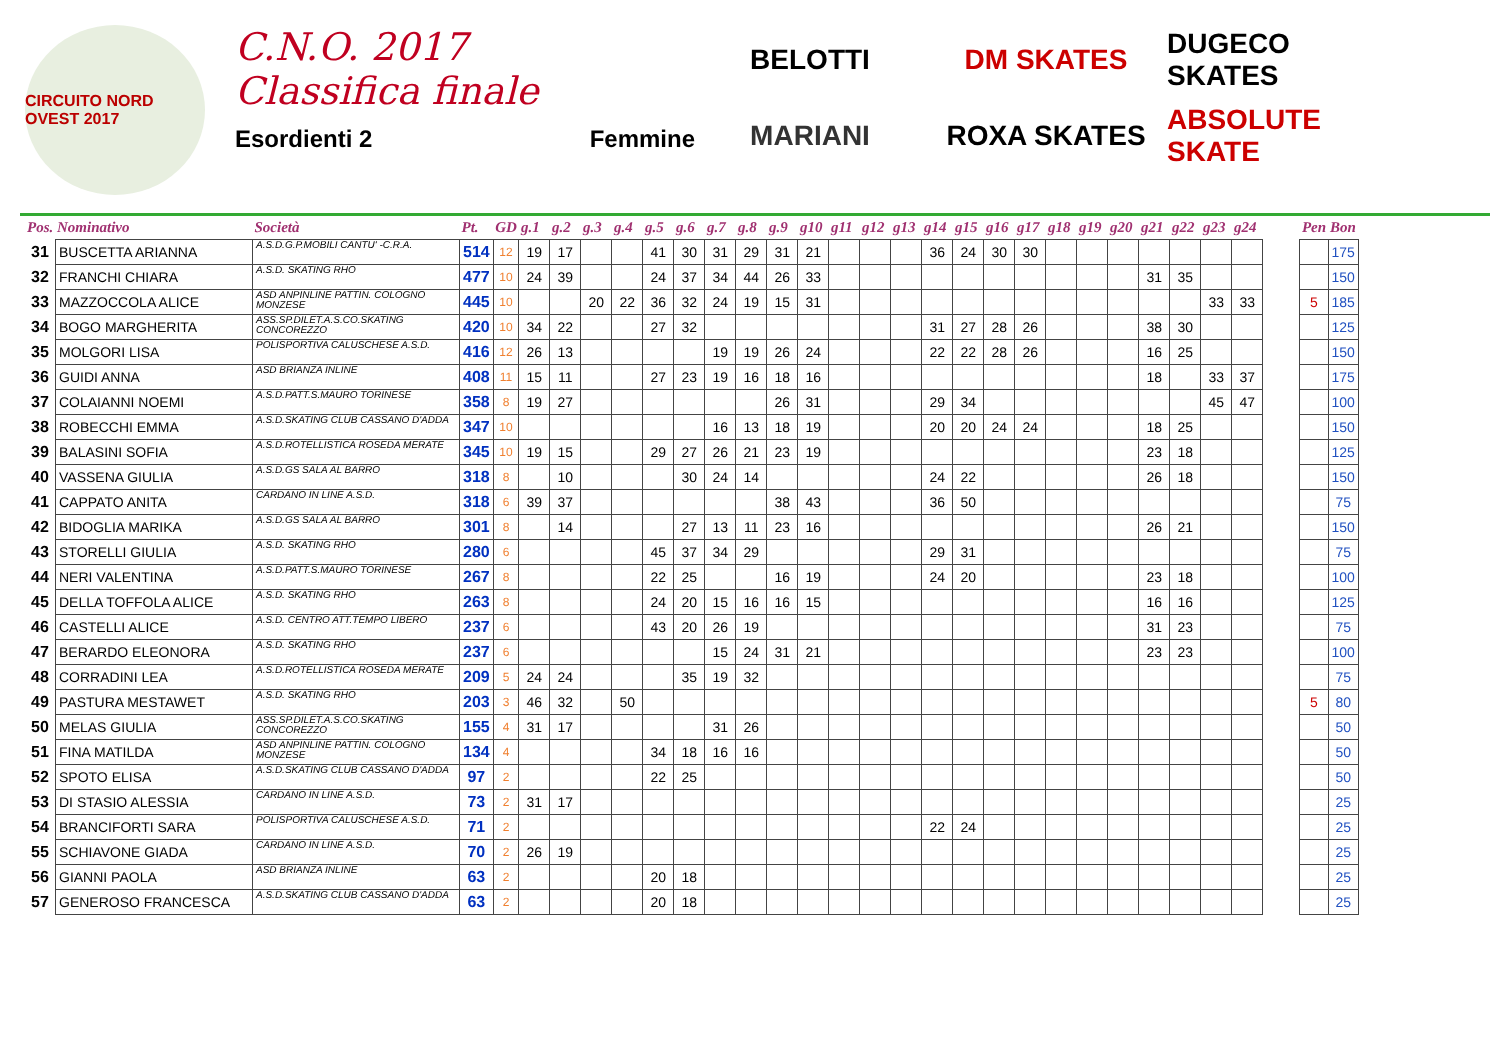CIRCUITO NORD OVEST 2017
C.N.O. 2017
Classifica finale
Esordienti 2 Femmine
BELOTTI
DM SKATES
DUGECO SKATES
MARIANI
ROXA SKATES
ABSOLUTE SKATE
| Pos. Nominativo | | Società | Pt. | GD | g.1 | g.2 | g.3 | g.4 | g.5 | g.6 | g.7 | g.8 | g.9 | g10 | g11 | g12 | g13 | g14 | g15 | g16 | g17 | g18 | g19 | g20 | g21 | g22 | g23 | g24 | | Pen | Bon |
| --- | --- | --- | --- | --- | --- | --- | --- | --- | --- | --- | --- | --- | --- | --- | --- | --- | --- | --- | --- | --- | --- | --- | --- | --- | --- | --- | --- | --- | --- | --- | --- |
| 31 | BUSCETTA ARIANNA | A.S.D.G.P.MOBILI CANTU' -C.R.A. | 514 | 12 | 19 | 17 | | | 41 | 30 | 31 | 29 | 31 | 21 | | | | 36 | 24 | 30 | 30 | | | | | | | | | | 175 |
| 32 | FRANCHI CHIARA | A.S.D. SKATING RHO | 477 | 10 | 24 | 39 | | | 24 | 37 | 34 | 44 | 26 | 33 | | | | | | | | | | | 31 | 35 | | | | | 150 |
| 33 | MAZZOCCOLA ALICE | ASD ANPINLINE PATTIN. COLOGNO MONZESE | 445 | 10 | | | 20 | 22 | 36 | 32 | 24 | 19 | 15 | 31 | | | | | | | | | | | | | 33 | 33 | | 5 | 185 |
| 34 | BOGO MARGHERITA | ASS.SP.DILET.A.S.CO.SKATING CONCOREZZO | 420 | 10 | 34 | 22 | | | 27 | 32 | | | | | | | | 31 | 27 | 28 | 26 | | | | 38 | 30 | | | | | 125 |
| 35 | MOLGORI LISA | POLISPORTIVA CALUSCHESE A.S.D. | 416 | 12 | 26 | 13 | | | | | 19 | 19 | 26 | 24 | | | | 22 | 22 | 28 | 26 | | | | 16 | 25 | | | | | 150 |
| 36 | GUIDI ANNA | ASD BRIANZA INLINE | 408 | 11 | 15 | 11 | | | 27 | 23 | 19 | 16 | 18 | 16 | | | | | | | | | | | 18 | | 33 | 37 | | | 175 |
| 37 | COLAIANNI NOEMI | A.S.D.PATT.S.MAURO TORINESE | 358 | 8 | 19 | 27 | | | | | | | 26 | 31 | | | | 29 | 34 | | | | | | | | 45 | 47 | | | 100 |
| 38 | ROBECCHI EMMA | A.S.D.SKATING CLUB CASSANO D'ADDA | 347 | 10 | | | | | | | 16 | 13 | 18 | 19 | | | | 20 | 20 | 24 | 24 | | | | 18 | 25 | | | | | 150 |
| 39 | BALASINI SOFIA | A.S.D.ROTELLISTICA ROSEDA MERATE | 345 | 10 | 19 | 15 | | | 29 | 27 | 26 | 21 | 23 | 19 | | | | | | | | | | | 23 | 18 | | | | | 125 |
| 40 | VASSENA GIULIA | A.S.D.GS SALA AL BARRO | 318 | 8 | | 10 | | | | 30 | 24 | 14 | | | | | | 24 | 22 | | | | | | 26 | 18 | | | | | 150 |
| 41 | CAPPATO ANITA | CARDANO IN LINE A.S.D. | 318 | 6 | 39 | 37 | | | | | | | 38 | 43 | | | | 36 | 50 | | | | | | | | | | | | 75 |
| 42 | BIDOGLIA MARIKA | A.S.D.GS SALA AL BARRO | 301 | 8 | | 14 | | | | 27 | 13 | 11 | 23 | 16 | | | | | | | | | | | 26 | 21 | | | | | 150 |
| 43 | STORELLI GIULIA | A.S.D. SKATING RHO | 280 | 6 | | | | | 45 | 37 | 34 | 29 | | | | | | 29 | 31 | | | | | | | | | | | | 75 |
| 44 | NERI VALENTINA | A.S.D.PATT.S.MAURO TORINESE | 267 | 8 | | | | | 22 | 25 | | | 16 | 19 | | | | 24 | 20 | | | | | | 23 | 18 | | | | | 100 |
| 45 | DELLA TOFFOLA ALICE | A.S.D. SKATING RHO | 263 | 8 | | | | | 24 | 20 | 15 | 16 | 16 | 15 | | | | | | | | | | | 16 | 16 | | | | | 125 |
| 46 | CASTELLI ALICE | A.S.D. CENTRO ATT.TEMPO LIBERO | 237 | 6 | | | | | 43 | 20 | 26 | 19 | | | | | | | | | | | | | 31 | 23 | | | | | 75 |
| 47 | BERARDO ELEONORA | A.S.D. SKATING RHO | 237 | 6 | | | | | | | 15 | 24 | 31 | 21 | | | | | | | | | | | 23 | 23 | | | | | 100 |
| 48 | CORRADINI LEA | A.S.D.ROTELLISTICA ROSEDA MERATE | 209 | 5 | 24 | 24 | | | | 35 | 19 | 32 | | | | | | | | | | | | | | | | | | | 75 |
| 49 | PASTURA MESTAWET | A.S.D. SKATING RHO | 203 | 3 | 46 | 32 | | 50 | | | | | | | | | | | | | | | | | | | | | | 5 | 80 |
| 50 | MELAS GIULIA | ASS.SP.DILET.A.S.CO.SKATING CONCOREZZO | 155 | 4 | 31 | 17 | | | | | 31 | 26 | | | | | | | | | | | | | | | | | | | 50 |
| 51 | FINA MATILDA | ASD ANPINLINE PATTIN. COLOGNO MONZESE | 134 | 4 | | | | | 34 | 18 | 16 | 16 | | | | | | | | | | | | | | | | | | | 50 |
| 52 | SPOTO ELISA | A.S.D.SKATING CLUB CASSANO D'ADDA | 97 | 2 | | | | | 22 | 25 | | | | | | | | | | | | | | | | | | | | | 50 |
| 53 | DI STASIO ALESSIA | CARDANO IN LINE A.S.D. | 73 | 2 | 31 | 17 | | | | | | | | | | | | | | | | | | | | | | | | | 25 |
| 54 | BRANCIFORTI SARA | POLISPORTIVA CALUSCHESE A.S.D. | 71 | 2 | | | | | | | | | | | | | | 22 | 24 | | | | | | | | | | | | 25 |
| 55 | SCHIAVONE GIADA | CARDANO IN LINE A.S.D. | 70 | 2 | 26 | 19 | | | | | | | | | | | | | | | | | | | | | | | | | 25 |
| 56 | GIANNI PAOLA | ASD BRIANZA INLINE | 63 | 2 | | | | | 20 | 18 | | | | | | | | | | | | | | | | | | | | | 25 |
| 57 | GENEROSO FRANCESCA | A.S.D.SKATING CLUB CASSANO D'ADDA | 63 | 2 | | | | | 20 | 18 | | | | | | | | | | | | | | | | | | | | | 25 |